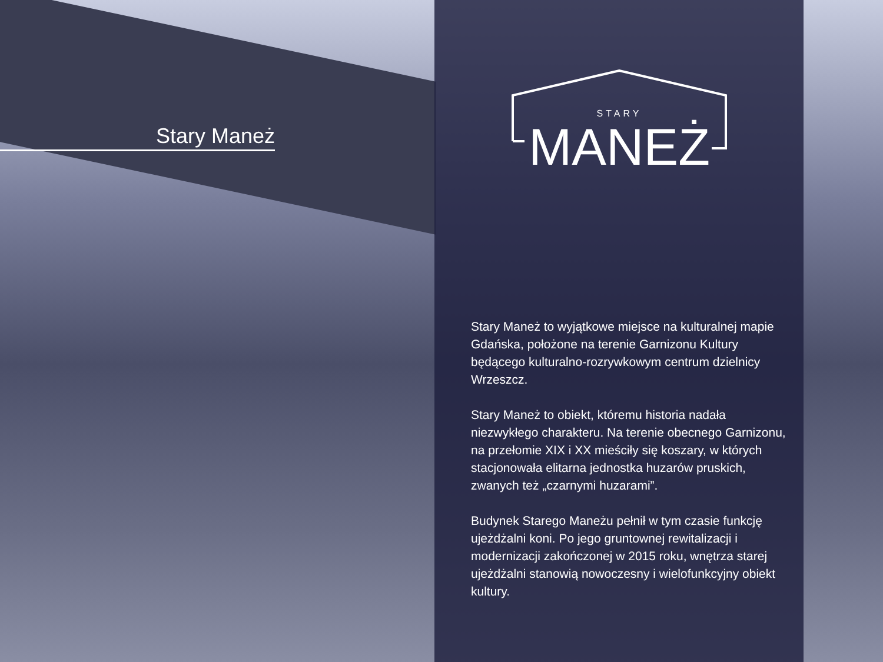Stary Maneż
STARY
MANEŻ
Stary Maneż to wyjątkowe miejsce na kulturalnej mapie Gdańska, położone na terenie Garnizonu Kultury będącego kulturalno-rozrywkowym centrum dzielnicy Wrzeszcz.
Stary Maneż to obiekt, któremu historia nadała niezwykłego charakteru. Na terenie obecnego Garnizonu, na przełomie XIX i XX mieściły się koszary, w których stacjonowała elitarna jednostka huzarów pruskich, zwanych też „czarnymi huzarami”.
Budynek Starego Maneżu pełnił w tym czasie funkcję ujeżdżalni koni. Po jego gruntownej rewitalizacji i modernizacji zakończonej w 2015 roku, wnętrza starej ujeżdżalni stanowią nowoczesny i wielofunkcyjny obiekt kultury.